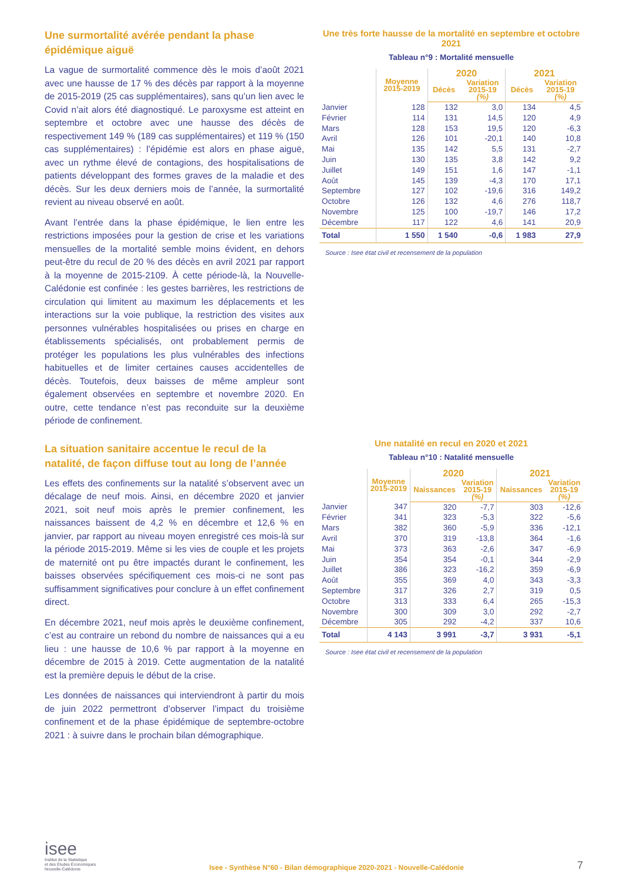Une surmortalité avérée pendant la phase épidémique aiguë
La vague de surmortalité commence dès le mois d’août 2021 avec une hausse de 17 % des décès par rapport à la moyenne de 2015-2019 (25 cas supplémentaires), sans qu’un lien avec le Covid n’ait alors été diagnostiqué. Le paroxysme est atteint en septembre et octobre avec une hausse des décès de respectivement 149 % (189 cas supplémentaires) et 119 % (150 cas supplémentaires) : l’épidémie est alors en phase aiguë, avec un rythme élevé de contagions, des hospitalisations de patients développant des formes graves de la maladie et des décès. Sur les deux derniers mois de l’année, la surmortalité revient au niveau observé en août.
Avant l’entrée dans la phase épidémique, le lien entre les restrictions imposées pour la gestion de crise et les variations mensuelles de la mortalité semble moins évident, en dehors peut-être du recul de 20 % des décès en avril 2021 par rapport à la moyenne de 2015-2109. À cette période-là, la Nouvelle-Calédonie est confinée : les gestes barrières, les restrictions de circulation qui limitent au maximum les déplacements et les interactions sur la voie publique, la restriction des visites aux personnes vulnérables hospitalisées ou prises en charge en établissements spécialisés, ont probablement permis de protéger les populations les plus vulnérables des infections habituelles et de limiter certaines causes accidentelles de décès. Toutefois, deux baisses de même ampleur sont également observées en septembre et novembre 2020. En outre, cette tendance n’est pas reconduite sur la deuxième période de confinement.
La situation sanitaire accentue le recul de la natalité, de façon diffuse tout au long de l’année
Les effets des confinements sur la natalité s’observent avec un décalage de neuf mois. Ainsi, en décembre 2020 et janvier 2021, soit neuf mois après le premier confinement, les naissances baissent de 4,2 % en décembre et 12,6 % en janvier, par rapport au niveau moyen enregistré ces mois-là sur la période 2015-2019. Même si les vies de couple et les projets de maternité ont pu être impactés durant le confinement, les baisses observées spécifiquement ces mois-ci ne sont pas suffisamment significatives pour conclure à un effet confinement direct.
En décembre 2021, neuf mois après le deuxième confinement, c’est au contraire un rebond du nombre de naissances qui a eu lieu : une hausse de 10,6 % par rapport à la moyenne en décembre de 2015 à 2019. Cette augmentation de la natalité est la première depuis le début de la crise.
Les données de naissances qui interviendront à partir du mois de juin 2022 permettront d’observer l’impact du troisième confinement et de la phase épidémique de septembre-octobre 2021 : à suivre dans le prochain bilan démographique.
Une très forte hausse de la mortalité en septembre et octobre 2021
Tableau n°9 : Mortalité mensuelle
| | Moyenne 2015-2019 | 2020 | | 2021 | |
| --- | --- | --- | --- | --- | --- |
| | | Décès | Variation 2015-19 (%) | Décès | Variation 2015-19 (%) |
| Janvier | 128 | 132 | 3,0 | 134 | 4,5 |
| Février | 114 | 131 | 14,5 | 120 | 4,9 |
| Mars | 128 | 153 | 19,5 | 120 | -6,3 |
| Avril | 126 | 101 | -20,1 | 140 | 10,8 |
| Mai | 135 | 142 | 5,5 | 131 | -2,7 |
| Juin | 130 | 135 | 3,8 | 142 | 9,2 |
| Juillet | 149 | 151 | 1,6 | 147 | -1,1 |
| Août | 145 | 139 | -4,3 | 170 | 17,1 |
| Septembre | 127 | 102 | -19,6 | 316 | 149,2 |
| Octobre | 126 | 132 | 4,6 | 276 | 118,7 |
| Novembre | 125 | 100 | -19,7 | 146 | 17,2 |
| Décembre | 117 | 122 | 4,6 | 141 | 20,9 |
| Total | 1 550 | 1 540 | -0,6 | 1 983 | 27,9 |
Source : Isee état civil et recensement de la population
Une natalité en recul en 2020 et 2021
Tableau n°10 : Natalité mensuelle
| | Moyenne 2015-2019 | 2020 | | 2021 | |
| --- | --- | --- | --- | --- | --- |
| | | Naissances | Variation 2015-19 (%) | Naissances | Variation 2015-19 (%) |
| Janvier | 347 | 320 | -7,7 | 303 | -12,6 |
| Février | 341 | 323 | -5,3 | 322 | -5,6 |
| Mars | 382 | 360 | -5,9 | 336 | -12,1 |
| Avril | 370 | 319 | -13,8 | 364 | -1,6 |
| Mai | 373 | 363 | -2,6 | 347 | -6,9 |
| Juin | 354 | 354 | -0,1 | 344 | -2,9 |
| Juillet | 386 | 323 | -16,2 | 359 | -6,9 |
| Août | 355 | 369 | 4,0 | 343 | -3,3 |
| Septembre | 317 | 326 | 2,7 | 319 | 0,5 |
| Octobre | 313 | 333 | 6,4 | 265 | -15,3 |
| Novembre | 300 | 309 | 3,0 | 292 | -2,7 |
| Décembre | 305 | 292 | -4,2 | 337 | 10,6 |
| Total | 4 143 | 3 991 | -3,7 | 3 931 | -5,1 |
Source : Isee état civil et recensement de la population
isee
Institut de la Statistique
et des Études Économiques
Nouvelle-Calédonie
Isee - Synthèse N°60 - Bilan démographique 2020-2021 - Nouvelle-Calédonie
7